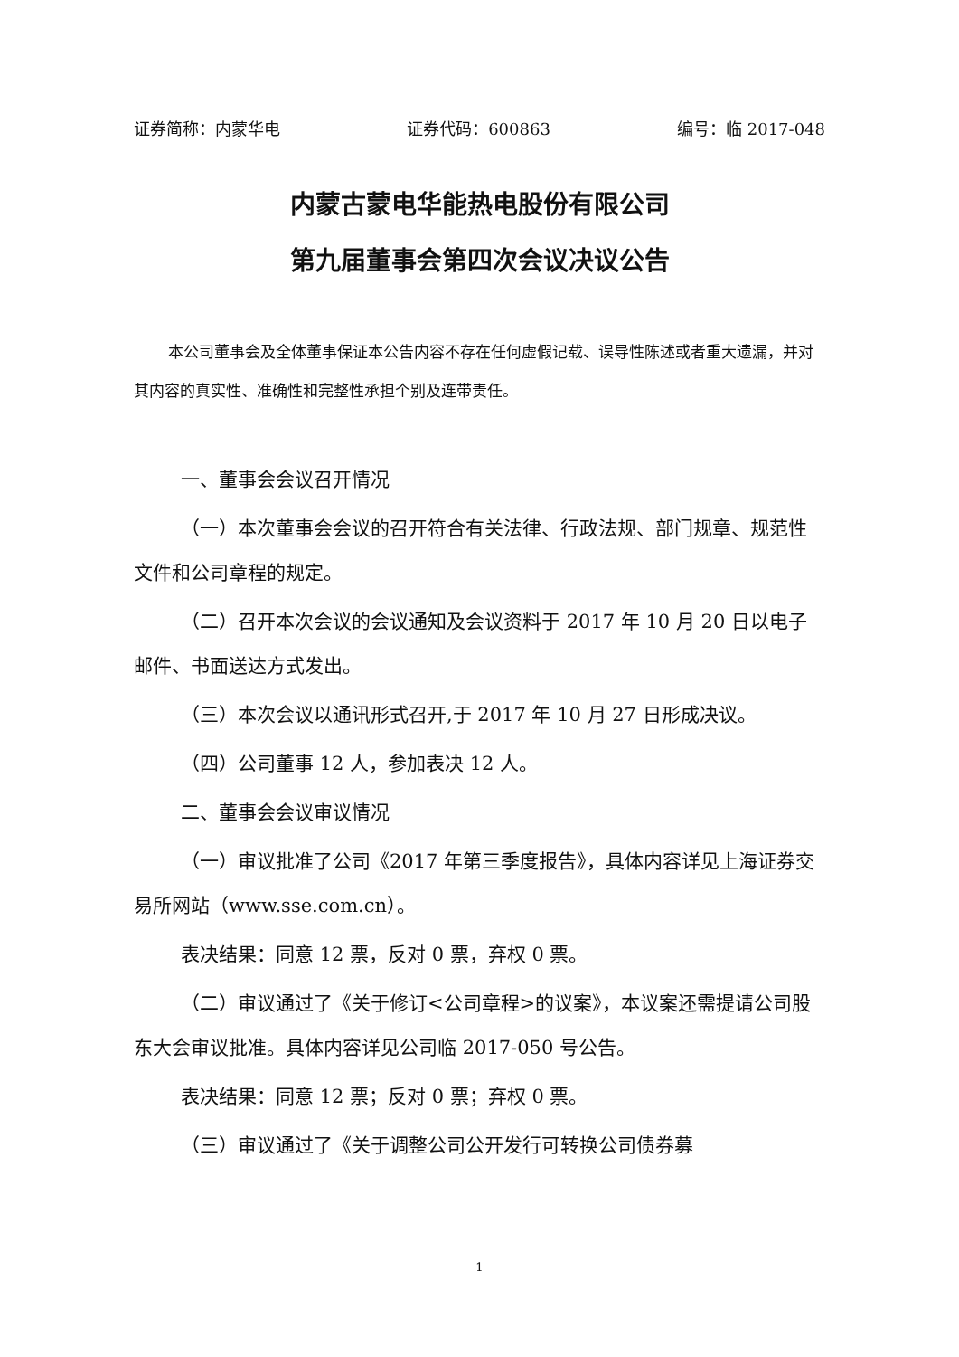证券简称：内蒙华电 证券代码：600863 编号：临 2017-048
内蒙古蒙电华能热电股份有限公司
第九届董事会第四次会议决议公告
本公司董事会及全体董事保证本公告内容不存在任何虚假记载、误导性陈述或者重大遗漏，并对其内容的真实性、准确性和完整性承担个别及连带责任。
一、董事会会议召开情况
（一）本次董事会会议的召开符合有关法律、行政法规、部门规章、规范性文件和公司章程的规定。
（二）召开本次会议的会议通知及会议资料于 2017 年 10 月 20 日以电子邮件、书面送达方式发出。
（三）本次会议以通讯形式召开,于 2017 年 10 月 27 日形成决议。
（四）公司董事 12 人，参加表决 12 人。
二、董事会会议审议情况
（一）审议批准了公司《2017 年第三季度报告》，具体内容详见上海证券交易所网站（www.sse.com.cn）。
表决结果：同意 12 票，反对 0 票，弃权 0 票。
（二）审议通过了《关于修订<公司章程>的议案》，本议案还需提请公司股东大会审议批准。具体内容详见公司临 2017-050 号公告。
表决结果：同意 12 票；反对 0 票；弃权 0 票。
（三）审议通过了《关于调整公司公开发行可转换公司债券募
1